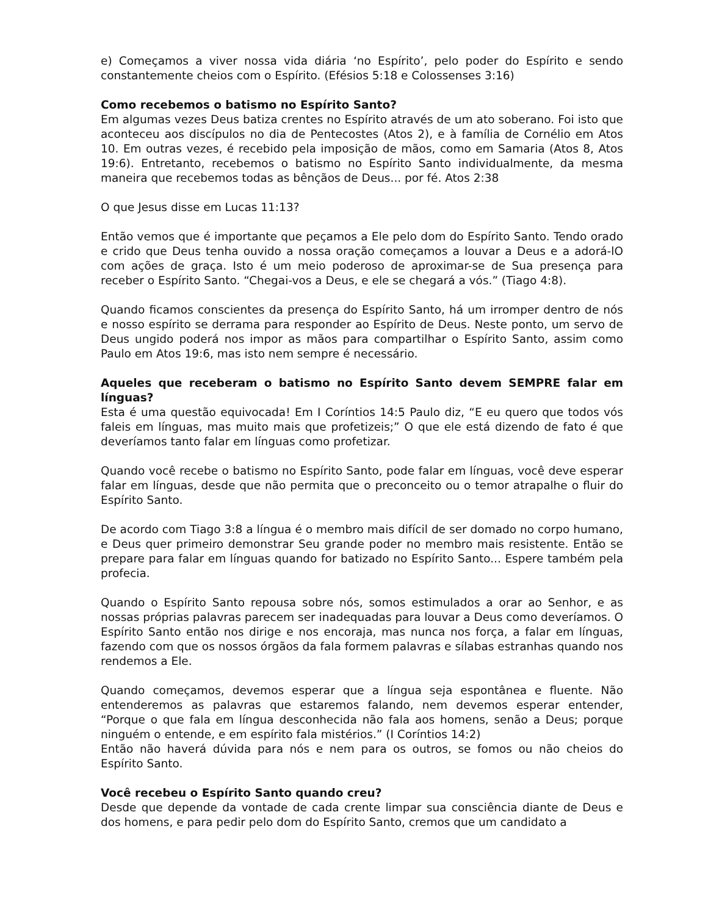e) Começamos a viver nossa vida diária ‘no Espírito’, pelo poder do Espírito e sendo constantemente cheios com o Espírito. (Efésios 5:18 e Colossenses 3:16)
Como recebemos o batismo no Espírito Santo?
Em algumas vezes Deus batiza crentes no Espírito através de um ato soberano. Foi isto que aconteceu aos discípulos no dia de Pentecostes (Atos 2), e à família de Cornélio em Atos 10. Em outras vezes, é recebido pela imposição de mãos, como em Samaria (Atos 8, Atos 19:6). Entretanto, recebemos o batismo no Espírito Santo individualmente, da mesma maneira que recebemos todas as bênçãos de Deus... por fé. Atos 2:38
O que Jesus disse em Lucas 11:13?
Então vemos que é importante que peçamos a Ele pelo dom do Espírito Santo. Tendo orado e crido que Deus tenha ouvido a nossa oração começamos a louvar a Deus e a adorá-lO com ações de graça. Isto é um meio poderoso de aproximar-se de Sua presença para receber o Espírito Santo. “Chegai-vos a Deus, e ele se chegará a vós.” (Tiago 4:8).
Quando ficamos conscientes da presença do Espírito Santo, há um irromper dentro de nós e nosso espírito se derrama para responder ao Espírito de Deus. Neste ponto, um servo de Deus ungido poderá nos impor as mãos para compartilhar o Espírito Santo, assim como Paulo em Atos 19:6, mas isto nem sempre é necessário.
Aqueles que receberam o batismo no Espírito Santo devem SEMPRE falar em línguas?
Esta é uma questão equivocada! Em I Coríntios 14:5 Paulo diz, “E eu quero que todos vós faleis em línguas, mas muito mais que profetizeis;” O que ele está dizendo de fato é que deveríamos tanto falar em línguas como profetizar.
Quando você recebe o batismo no Espírito Santo, pode falar em línguas, você deve esperar falar em línguas, desde que não permita que o preconceito ou o temor atrapalhe o fluir do Espírito Santo.
De acordo com Tiago 3:8 a língua é o membro mais difícil de ser domado no corpo humano, e Deus quer primeiro demonstrar Seu grande poder no membro mais resistente. Então se prepare para falar em línguas quando for batizado no Espírito Santo... Espere também pela profecia.
Quando o Espírito Santo repousa sobre nós, somos estimulados a orar ao Senhor, e as nossas próprias palavras parecem ser inadequadas para louvar a Deus como deveríamos. O Espírito Santo então nos dirige e nos encoraja, mas nunca nos força, a falar em línguas, fazendo com que os nossos órgãos da fala formem palavras e sílabas estranhas quando nos rendemos a Ele.
Quando começamos, devemos esperar que a língua seja espontânea e fluente. Não entenderemos as palavras que estaremos falando, nem devemos esperar entender, “Porque o que fala em língua desconhecida não fala aos homens, senão a Deus; porque ninguém o entende, e em espírito fala mistérios.” (I Coríntios 14:2)
Então não haverá dúvida para nós e nem para os outros, se fomos ou não cheios do Espírito Santo.
Você recebeu o Espírito Santo quando creu?
Desde que depende da vontade de cada crente limpar sua consciência diante de Deus e dos homens, e para pedir pelo dom do Espírito Santo, cremos que um candidato a